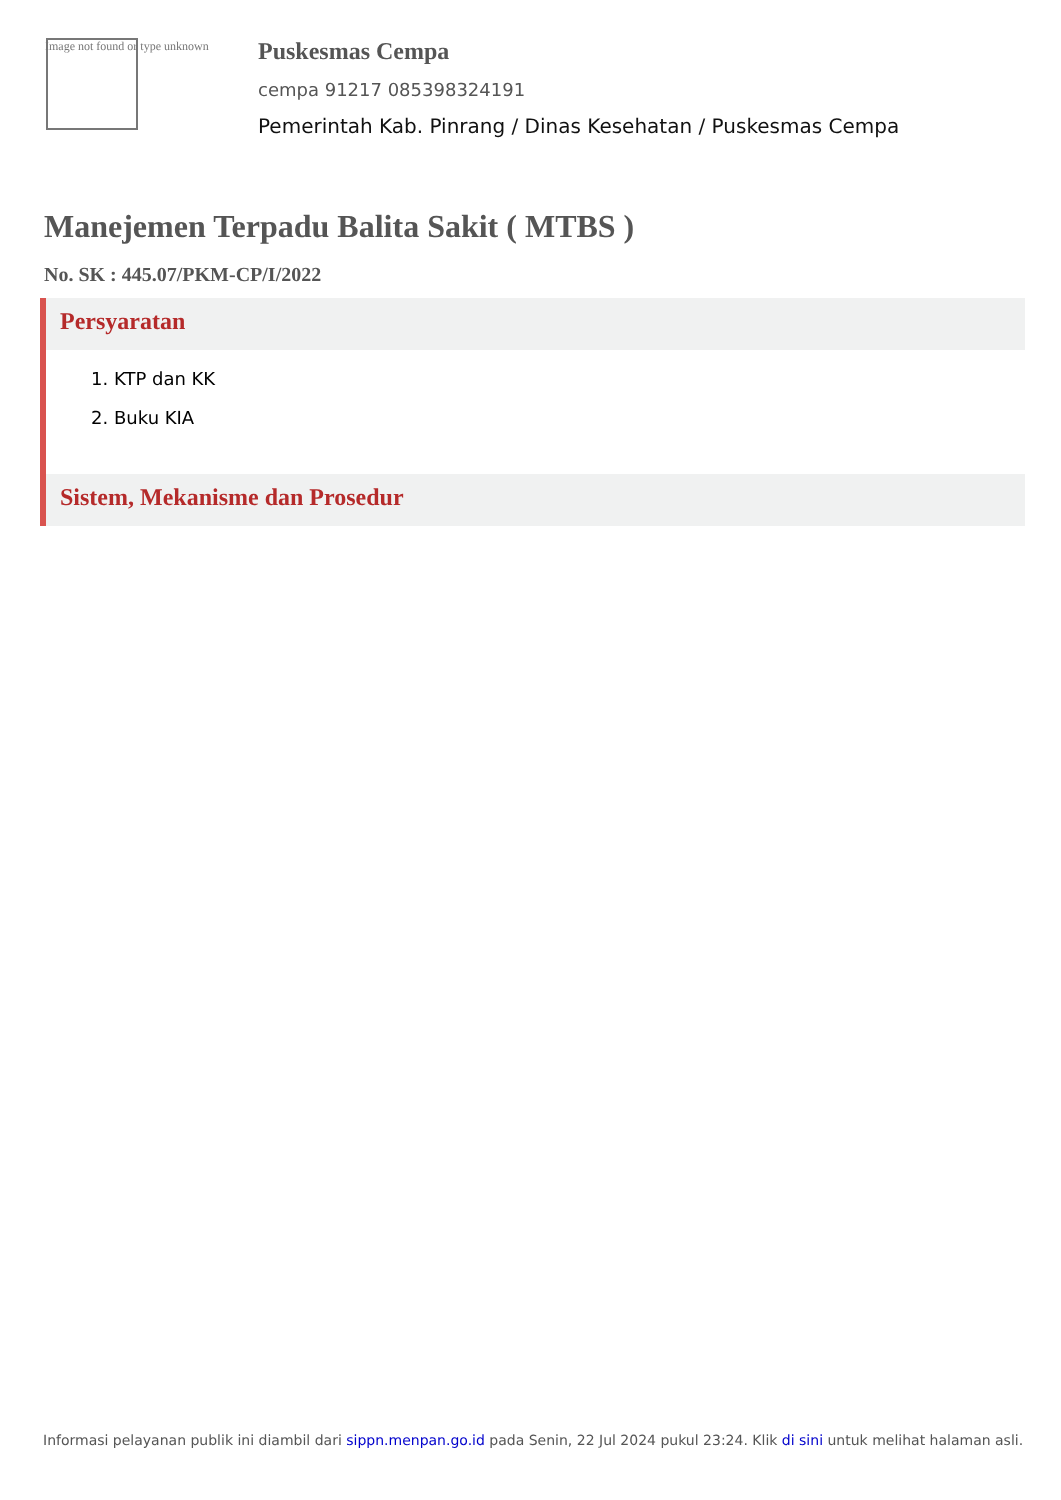Image not found or type unknown
Puskesmas Cempa
cempa 91217 085398324191
Pemerintah Kab. Pinrang / Dinas Kesehatan / Puskesmas Cempa
Manejemen Terpadu Balita Sakit ( MTBS )
No. SK : 445.07/PKM-CP/I/2022
Persyaratan
1. KTP dan KK
2. Buku KIA
Sistem, Mekanisme dan Prosedur
Informasi pelayanan publik ini diambil dari sippn.menpan.go.id pada Senin, 22 Jul 2024 pukul 23:24. Klik di sini untuk melihat halaman asli.